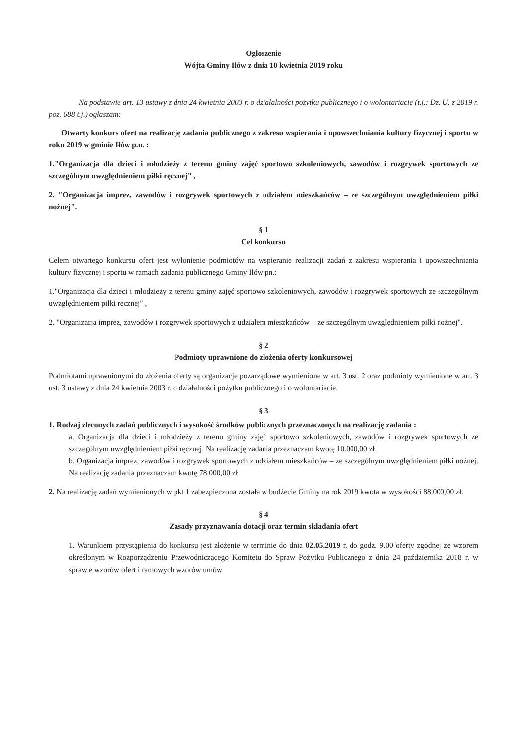Ogłoszenie
Wójta Gminy Iłów z dnia 10 kwietnia 2019 roku
Na podstawie art. 13 ustawy z dnia 24 kwietnia 2003 r. o działalności pożytku publicznego i o wolontariacie (t.j.: Dz. U. z 2019 r. poz. 688 t.j.) ogłaszam:
Otwarty konkurs ofert na realizację zadania publicznego z zakresu wspierania i upowszechniania kultury fizycznej i sportu w roku 2019 w gminie Iłów p.n. :
1."Organizacja dla dzieci i młodzieży z terenu gminy zajęć sportowo szkoleniowych, zawodów i rozgrywek sportowych ze szczególnym uwzględnieniem piłki ręcznej" ,
2. "Organizacja imprez, zawodów i rozgrywek sportowych z udziałem mieszkańców – ze szczególnym uwzględnieniem piłki nożnej".
§ 1
Cel konkursu
Celem otwartego konkursu ofert jest wyłonienie podmiotów na wspieranie realizacji zadań z zakresu wspierania i upowszechniania kultury fizycznej i sportu w ramach zadania publicznego Gminy Iłów pn.:
1."Organizacja dla dzieci i młodzieży z terenu gminy zajęć sportowo szkoleniowych, zawodów i rozgrywek sportowych ze szczególnym uwzględnieniem piłki ręcznej" ,
2. "Organizacja imprez, zawodów i rozgrywek sportowych z udziałem mieszkańców – ze szczególnym uwzględnieniem piłki nożnej".
§ 2
Podmioty uprawnione do złożenia oferty konkursowej
Podmiotami uprawnionymi do złożenia oferty są organizacje pozarządowe wymienione w art. 3 ust. 2 oraz podmioty wymienione w art. 3 ust. 3 ustawy z dnia 24 kwietnia 2003 r. o działalności pożytku publicznego i o wolontariacie.
§ 3
1. Rodzaj zleconych zadań publicznych i wysokość środków publicznych przeznaczonych na realizację zadania :
a. Organizacja dla dzieci i młodzieży z terenu gminy zajęć sportowo szkoleniowych, zawodów i rozgrywek sportowych ze szczególnym uwzględnieniem piłki ręcznej. Na realizację zadania przeznaczam kwotę 10.000,00 zł
b. Organizacja imprez, zawodów i rozgrywek sportowych z udziałem mieszkańców – ze szczególnym uwzględnieniem piłki nożnej. Na realizację zadania przeznaczam kwotę 78.000,00 zł
2. Na realizację zadań wymienionych w pkt 1 zabezpieczona została w budżecie Gminy na rok 2019 kwota w wysokości 88.000,00 zł.
§ 4
Zasady przyznawania dotacji oraz termin składania ofert
1. Warunkiem przystąpienia do konkursu jest złożenie w terminie do dnia 02.05.2019 r. do godz. 9.00 oferty zgodnej ze wzorem określonym w Rozporządzeniu Przewodniczącego Komitetu do Spraw Pożytku Publicznego z dnia 24 października 2018 r. w sprawie wzorów ofert i ramowych wzorów umów